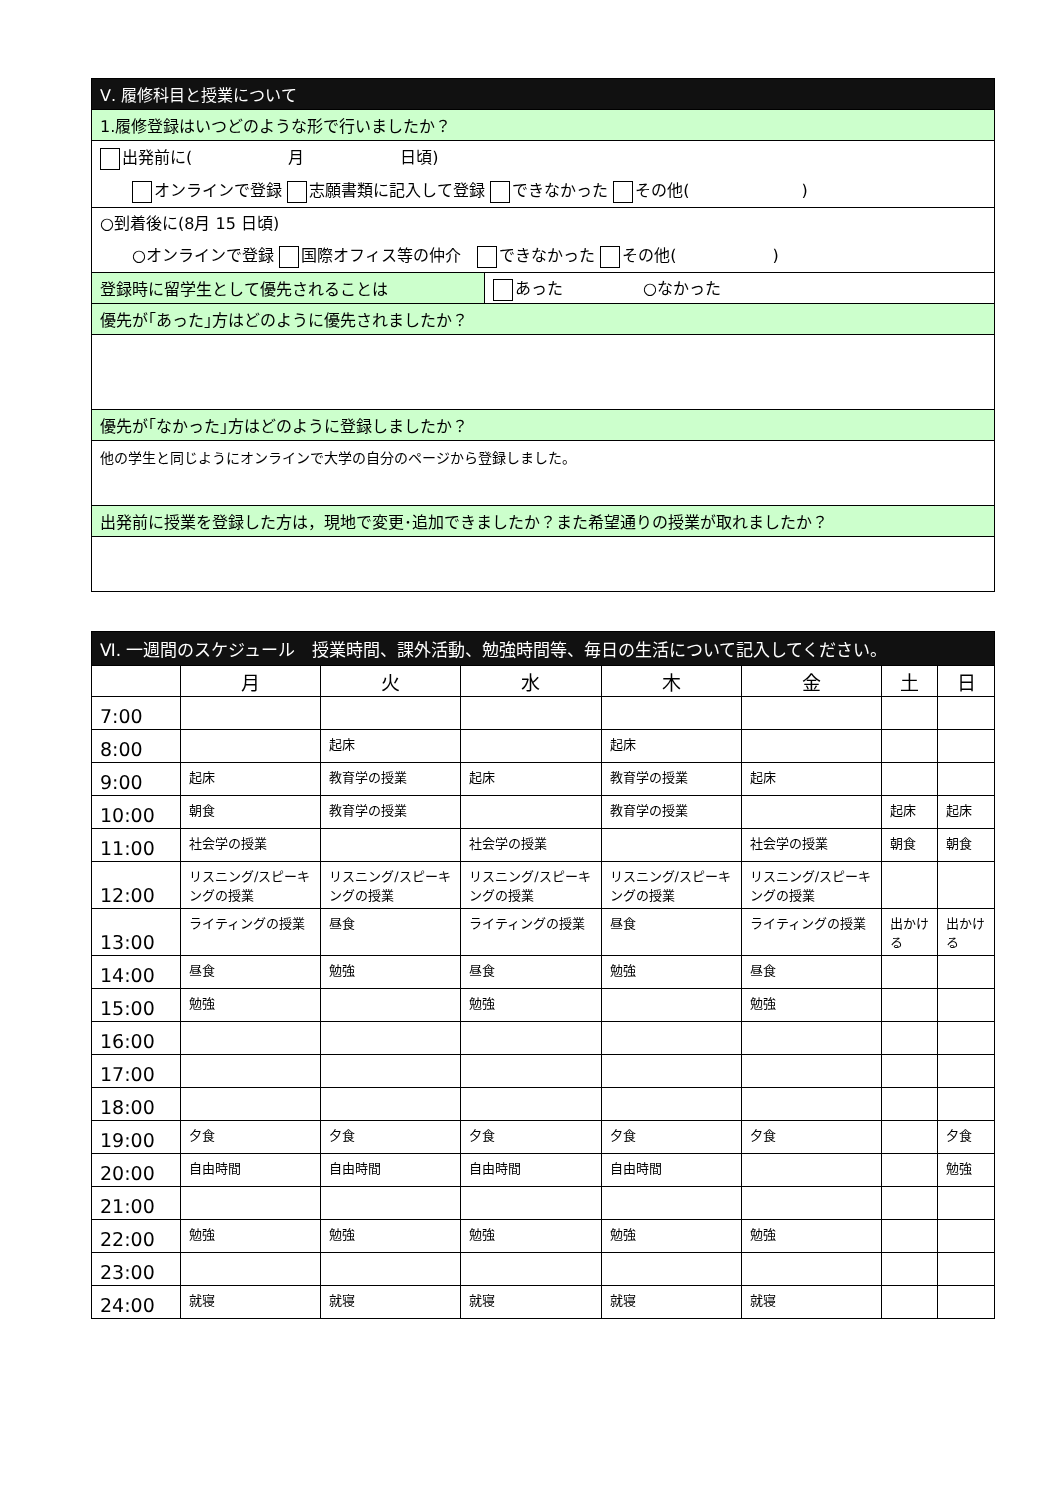| Ⅴ. 履修科目と授業について | |
| 1.履修登録はいつどのような形で行いましたか？ | |
| 出発前に( 月 日頃) オンラインで登録 志願書類に記入して登録 できなかった その他( ) | |
| ○到着後に(8月 15 日頃) ○オンラインで登録 国際オフィス等の仲介 できなかった その他( ) | |
| 登録時に留学生として優先されることは | あった ○なかった |
| 優先が｢あった｣方はどのように優先されましたか？ | |
| 優先が｢なかった｣方はどのように登録しましたか？ | |
| 他の学生と同じようにオンラインで大学の自分のページから登録しました。 | |
| 出発前に授業を登録した方は，現地で変更･追加できましたか？また希望通りの授業が取れましたか？ | |
| Ⅵ. 一週間のスケジュール 授業時間、課外活動、勉強時間等、毎日の生活について記入してください。 | | | | | | | |
| | 月 | 火 | 水 | 木 | 金 | 土 | 日 |
| 7:00 | | | | | | | |
| 8:00 | | 起床 | | 起床 | | | |
| 9:00 | 起床 | 教育学の授業 | 起床 | 教育学の授業 | 起床 | | |
| 10:00 | 朝食 | 教育学の授業 | | 教育学の授業 | | 起床 | 起床 |
| 11:00 | 社会学の授業 | | 社会学の授業 | | 社会学の授業 | 朝食 | 朝食 |
| 12:00 | リスニング/スピーキングの授業 | リスニング/スピーキングの授業 | リスニング/スピーキングの授業 | リスニング/スピーキングの授業 | リスニング/スピーキングの授業 | | |
| 13:00 | ライティングの授業 | 昼食 | ライティングの授業 | 昼食 | ライティングの授業 | 出かける | 出かける |
| 14:00 | 昼食 | 勉強 | 昼食 | 勉強 | 昼食 | | |
| 15:00 | 勉強 | | 勉強 | | 勉強 | | |
| 16:00 | | | | | | | |
| 17:00 | | | | | | | |
| 18:00 | | | | | | | |
| 19:00 | 夕食 | 夕食 | 夕食 | 夕食 | 夕食 | | 夕食 |
| 20:00 | 自由時間 | 自由時間 | 自由時間 | 自由時間 | | | 勉強 |
| 21:00 | | | | | | | |
| 22:00 | 勉強 | 勉強 | 勉強 | 勉強 | 勉強 | | |
| 23:00 | | | | | | | |
| 24:00 | 就寝 | 就寝 | 就寝 | 就寝 | 就寝 | | |